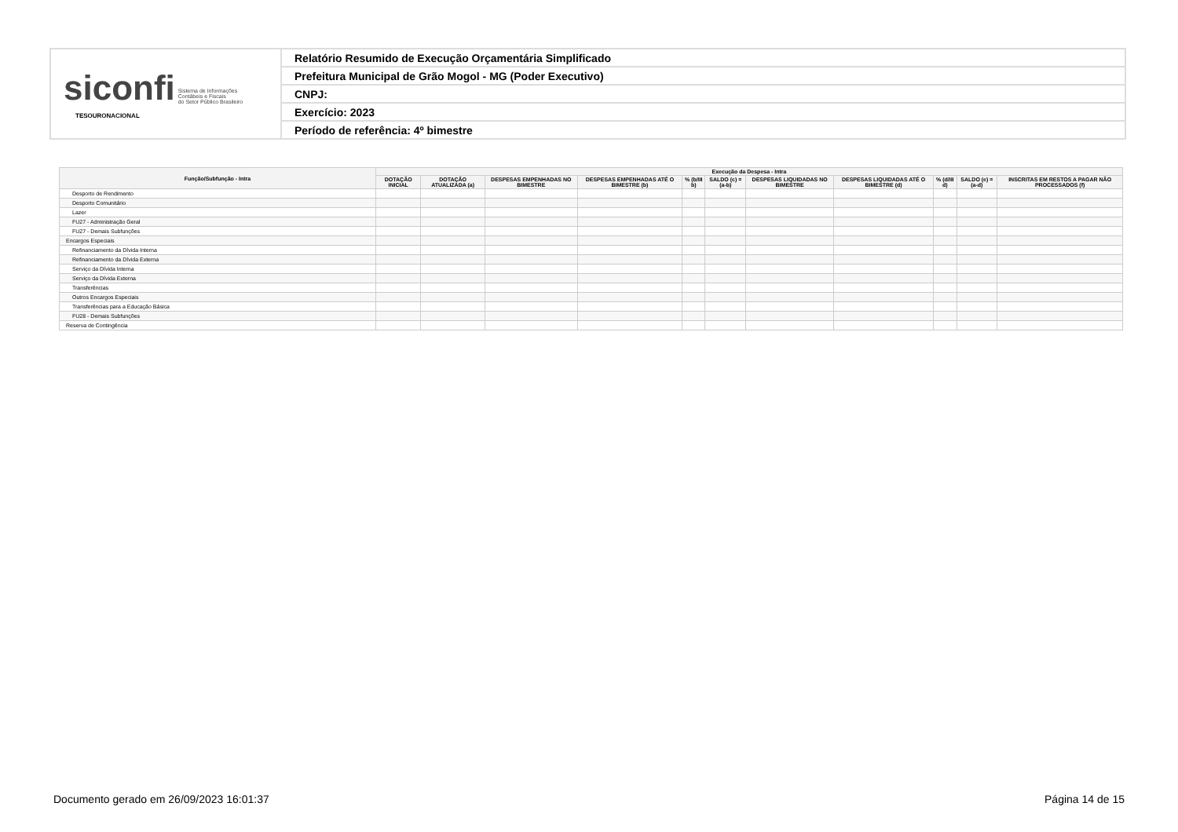| siconfi Sistema de Informações Contábeis e Fiscais do Setor Público Brasileiro TESOURONACIONAL | Relatório Resumido de Execução Orçamentária Simplificado |
| | Prefeitura Municipal de Grão Mogol - MG (Poder Executivo) |
| | CNPJ: |
| | Exercício: 2023 |
| | Período de referência: 4º bimestre |
| Função/Subfunção - Intra | Execução da Despesa - Intra | | | | | | | | | | |
| --- | --- | --- | --- | --- | --- | --- | --- | --- | --- | --- | --- |
| | DOTAÇÃO INICIAL | DOTAÇÃO ATUALIZADA (a) | DESPESAS EMPENHADAS NO BIMESTRE | DESPESAS EMPENHADAS ATÉ O BIMESTRE (b) | % (b/III b) | SALDO (c) = (a-b) | DESPESAS LIQUIDADAS NO BIMESTRE | DESPESAS LIQUIDADAS ATÉ O BIMESTRE (d) | % (d/III d) | SALDO (e) = (a-d) | INSCRITAS EM RESTOS A PAGAR NÃO PROCESSADOS (f) |
| Desporto de Rendimento | | | | | | | | | | | |
| Desporto Comunitário | | | | | | | | | | | |
| Lazer | | | | | | | | | | | |
| FU27 - Administração Geral | | | | | | | | | | | |
| FU27 - Demais Subfunções | | | | | | | | | | | |
| Encargos Especiais | | | | | | | | | | | |
| Refinanciamento da Dívida Interna | | | | | | | | | | | |
| Refinanciamento da Dívida Externa | | | | | | | | | | | |
| Serviço da Dívida Interna | | | | | | | | | | | |
| Serviço da Dívida Externa | | | | | | | | | | | |
| Transferências | | | | | | | | | | | |
| Outros Encargos Especiais | | | | | | | | | | | |
| Transferências para a Educação Básica | | | | | | | | | | | |
| FU28 - Demais Subfunções | | | | | | | | | | | |
| Reserva de Contingência | | | | | | | | | | | |
Documento gerado em 26/09/2023 16:01:37 Página 14 de 15